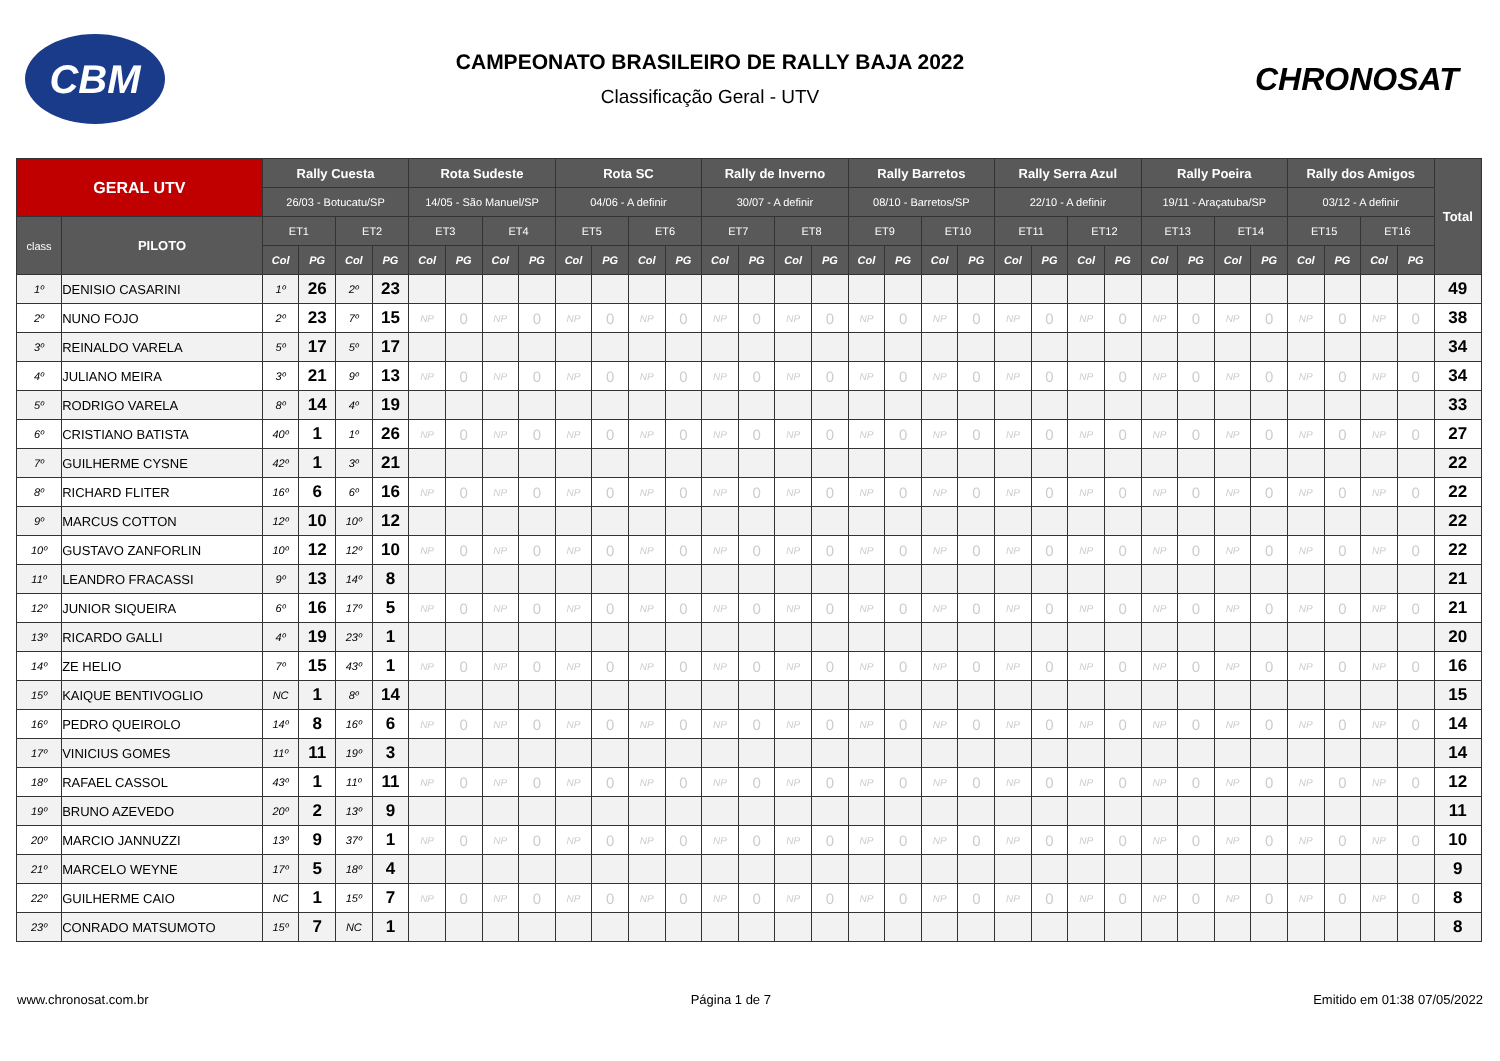CBM
CAMPEONATO BRASILEIRO DE RALLY BAJA 2022
Classificação Geral - UTV
CHRONOSAT
| GERAL UTV | | Rally Cuesta | | | | Rota Sudeste | | | | Rota SC | | | | Rally de Inverno | | | | Rally Barretos | | | | Rally Serra Azul | | | | Rally Poeira | | | | Rally dos Amigos | | | | Total |
| --- | --- | --- | --- | --- | --- | --- | --- | --- | --- | --- | --- | --- | --- | --- | --- | --- | --- | --- | --- | --- | --- | --- | --- | --- | --- | --- | --- | --- | --- | --- | --- | --- | --- | --- |
| | | 26/03 - Botucatu/SP | | | | 14/05 - São Manuel/SP | | | | 04/06 - A definir | | | | 30/07 - A definir | | | | 08/10 - Barretos/SP | | | | 22/10 - A definir | | | | 19/11 - Araçatuba/SP | | | | 03/12 - A definir | | | | |
| class | PILOTO | ET1 | | ET2 | | ET3 | | ET4 | | ET5 | | ET6 | | ET7 | | ET8 | | ET9 | | ET10 | | ET11 | | ET12 | | ET13 | | ET14 | | ET15 | | ET16 | | |
| | | Col | PG | Col | PG | Col | PG | Col | PG | Col | PG | Col | PG | Col | PG | Col | PG | Col | PG | Col | PG | Col | PG | Col | PG | Col | PG | Col | PG | Col | PG | Col | PG | |
| 1º | DENISIO CASARINI | 1º | 26 | 2º | 23 | | | | | | | | | | | | | | | | | | | | | | | | | | | | | 49 |
| 2º | NUNO FOJO | 2º | 23 | 7º | 15 | NP | 0 | NP | 0 | NP | 0 | NP | 0 | NP | 0 | NP | 0 | NP | 0 | NP | 0 | NP | 0 | NP | 0 | NP | 0 | NP | 0 | NP | 0 | NP | 0 | 38 |
| 3º | REINALDO VARELA | 5º | 17 | 5º | 17 | | | | | | | | | | | | | | | | | | | | | | | | | | | | | 34 |
| 4º | JULIANO MEIRA | 3º | 21 | 9º | 13 | NP | 0 | NP | 0 | NP | 0 | NP | 0 | NP | 0 | NP | 0 | NP | 0 | NP | 0 | NP | 0 | NP | 0 | NP | 0 | NP | 0 | NP | 0 | NP | 0 | 34 |
| 5º | RODRIGO VARELA | 8º | 14 | 4º | 19 | | | | | | | | | | | | | | | | | | | | | | | | | | | | | 33 |
| 6º | CRISTIANO BATISTA | 40º | 1 | 1º | 26 | NP | 0 | NP | 0 | NP | 0 | NP | 0 | NP | 0 | NP | 0 | NP | 0 | NP | 0 | NP | 0 | NP | 0 | NP | 0 | NP | 0 | NP | 0 | NP | 0 | 27 |
| 7º | GUILHERME CYSNE | 42º | 1 | 3º | 21 | | | | | | | | | | | | | | | | | | | | | | | | | | | | | 22 |
| 8º | RICHARD FLITER | 16º | 6 | 6º | 16 | NP | 0 | NP | 0 | NP | 0 | NP | 0 | NP | 0 | NP | 0 | NP | 0 | NP | 0 | NP | 0 | NP | 0 | NP | 0 | NP | 0 | NP | 0 | NP | 0 | 22 |
| 9º | MARCUS COTTON | 12º | 10 | 10º | 12 | | | | | | | | | | | | | | | | | | | | | | | | | | | | | 22 |
| 10º | GUSTAVO ZANFORLIN | 10º | 12 | 12º | 10 | NP | 0 | NP | 0 | NP | 0 | NP | 0 | NP | 0 | NP | 0 | NP | 0 | NP | 0 | NP | 0 | NP | 0 | NP | 0 | NP | 0 | NP | 0 | NP | 0 | 22 |
| 11º | LEANDRO FRACASSI | 9º | 13 | 14º | 8 | | | | | | | | | | | | | | | | | | | | | | | | | | | | | 21 |
| 12º | JUNIOR SIQUEIRA | 6º | 16 | 17º | 5 | NP | 0 | NP | 0 | NP | 0 | NP | 0 | NP | 0 | NP | 0 | NP | 0 | NP | 0 | NP | 0 | NP | 0 | NP | 0 | NP | 0 | NP | 0 | NP | 0 | 21 |
| 13º | RICARDO GALLI | 4º | 19 | 23º | 1 | | | | | | | | | | | | | | | | | | | | | | | | | | | | | 20 |
| 14º | ZE HELIO | 7º | 15 | 43º | 1 | NP | 0 | NP | 0 | NP | 0 | NP | 0 | NP | 0 | NP | 0 | NP | 0 | NP | 0 | NP | 0 | NP | 0 | NP | 0 | NP | 0 | NP | 0 | NP | 0 | 16 |
| 15º | KAIQUE BENTIVOGLIO | NC | 1 | 8º | 14 | | | | | | | | | | | | | | | | | | | | | | | | | | | | | 15 |
| 16º | PEDRO QUEIROLO | 14º | 8 | 16º | 6 | NP | 0 | NP | 0 | NP | 0 | NP | 0 | NP | 0 | NP | 0 | NP | 0 | NP | 0 | NP | 0 | NP | 0 | NP | 0 | NP | 0 | NP | 0 | NP | 0 | 14 |
| 17º | VINICIUS GOMES | 11º | 11 | 19º | 3 | | | | | | | | | | | | | | | | | | | | | | | | | | | | | 14 |
| 18º | RAFAEL CASSOL | 43º | 1 | 11º | 11 | NP | 0 | NP | 0 | NP | 0 | NP | 0 | NP | 0 | NP | 0 | NP | 0 | NP | 0 | NP | 0 | NP | 0 | NP | 0 | NP | 0 | NP | 0 | NP | 0 | 12 |
| 19º | BRUNO AZEVEDO | 20º | 2 | 13º | 9 | | | | | | | | | | | | | | | | | | | | | | | | | | | | | 11 |
| 20º | MARCIO JANNUZZI | 13º | 9 | 37º | 1 | NP | 0 | NP | 0 | NP | 0 | NP | 0 | NP | 0 | NP | 0 | NP | 0 | NP | 0 | NP | 0 | NP | 0 | NP | 0 | NP | 0 | NP | 0 | NP | 0 | 10 |
| 21º | MARCELO WEYNE | 17º | 5 | 18º | 4 | | | | | | | | | | | | | | | | | | | | | | | | | | | | | 9 |
| 22º | GUILHERME CAIO | NC | 1 | 15º | 7 | NP | 0 | NP | 0 | NP | 0 | NP | 0 | NP | 0 | NP | 0 | NP | 0 | NP | 0 | NP | 0 | NP | 0 | NP | 0 | NP | 0 | NP | 0 | NP | 0 | 8 |
| 23º | CONRADO MATSUMOTO | 15º | 7 | NC | 1 | | | | | | | | | | | | | | | | | | | | | | | | | | | | | 8 |
www.chronosat.com.br Página 1 de 7 Emitido em 01:38 07/05/2022